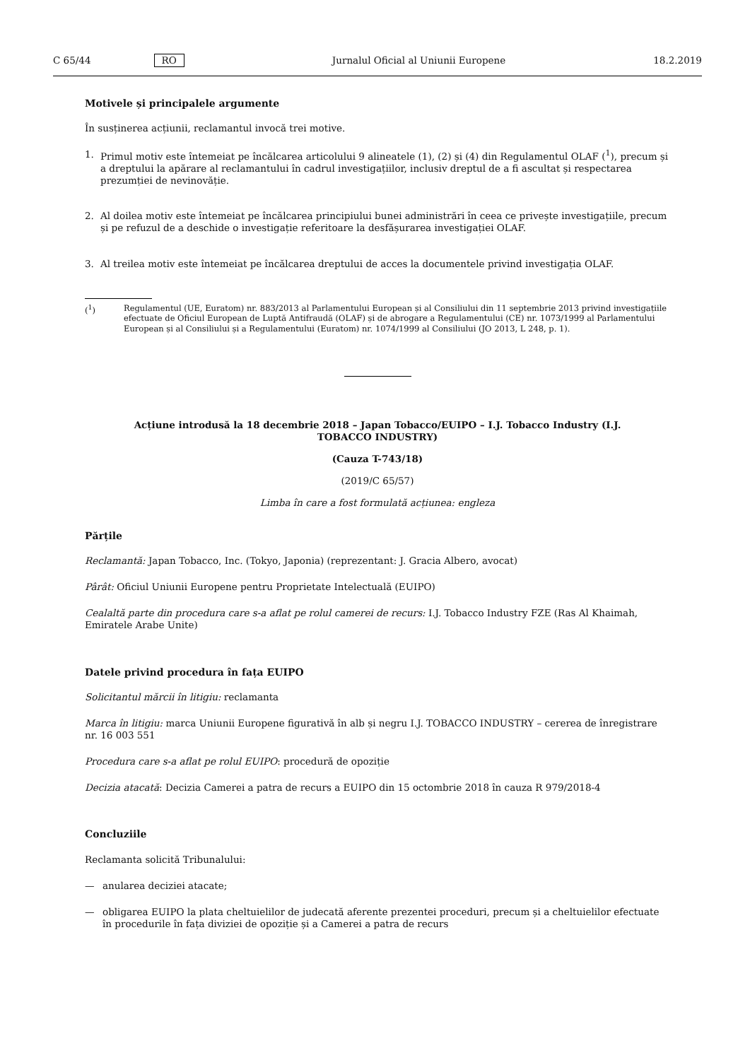C 65/44 RO Jurnalul Oficial al Uniunii Europene 18.2.2019
Motivele și principalele argumente
În susținerea acțiunii, reclamantul invocă trei motive.
1. Primul motiv este întemeiat pe încălcarea articolului 9 alineatele (1), (2) și (4) din Regulamentul OLAF (<sup>1</sup>), precum și a dreptului la apărare al reclamantului în cadrul investigațiilor, inclusiv dreptul de a fi ascultat și respectarea prezumției de nevinovăție.
2. Al doilea motiv este întemeiat pe încălcarea principiului bunei administrări în ceea ce privește investigațiile, precum și pe refuzul de a deschide o investigație referitoare la desfășurarea investigației OLAF.
3. Al treilea motiv este întemeiat pe încălcarea dreptului de acces la documentele privind investigația OLAF.
(<sup>1</sup>) Regulamentul (UE, Euratom) nr. 883/2013 al Parlamentului European și al Consiliului din 11 septembrie 2013 privind investigațiile efectuate de Oficiul European de Luptă Antifraudă (OLAF) și de abrogare a Regulamentului (CE) nr. 1073/1999 al Parlamentului European și al Consiliului și a Regulamentului (Euratom) nr. 1074/1999 al Consiliului (JO 2013, L 248, p. 1).
Acțiune introdusă la 18 decembrie 2018 – Japan Tobacco/EUIPO – I.J. Tobacco Industry (I.J.
TOBACCO INDUSTRY)
(Cauza T-743/18)
(2019/C 65/57)
Limba în care a fost formulată acțiunea: engleza
Părțile
Reclamantă: Japan Tobacco, Inc. (Tokyo, Japonia) (reprezentant: J. Gracia Albero, avocat)
Pârât: Oficiul Uniunii Europene pentru Proprietate Intelectuală (EUIPO)
Cealaltă parte din procedura care s-a aflat pe rolul camerei de recurs: I.J. Tobacco Industry FZE (Ras Al Khaimah, Emiratele Arabe Unite)
Datele privind procedura în fața EUIPO
Solicitantul mărcii în litigiu: reclamanta
Marca în litigiu: marca Uniunii Europene figurativă în alb și negru I.J. TOBACCO INDUSTRY – cererea de înregistrare nr. 16 003 551
Procedura care s-a aflat pe rolul EUIPO: procedură de opoziție
Decizia atacată: Decizia Camerei a patra de recurs a EUIPO din 15 octombrie 2018 în cauza R 979/2018-4
Concluziile
Reclamanta solicită Tribunalului:
— anularea deciziei atacate;
— obligarea EUIPO la plata cheltuielilor de judecată aferente prezentei proceduri, precum și a cheltuielilor efectuate în procedurile în fața diviziei de opoziție și a Camerei a patra de recurs